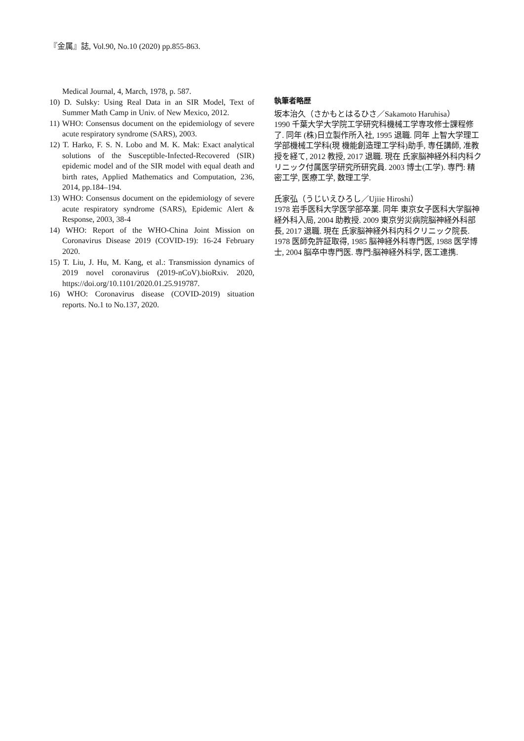『金属』誌, Vol.90, No.10 (2020) pp.855-863.
Medical Journal, 4, March, 1978, p. 587.
10) D. Sulsky: Using Real Data in an SIR Model, Text of Summer Math Camp in Univ. of New Mexico, 2012.
11) WHO: Consensus document on the epidemiology of severe acute respiratory syndrome (SARS), 2003.
12) T. Harko, F. S. N. Lobo and M. K. Mak: Exact analytical solutions of the Susceptible-Infected-Recovered (SIR) epidemic model and of the SIR model with equal death and birth rates, Applied Mathematics and Computation, 236, 2014, pp.184–194.
13) WHO: Consensus document on the epidemiology of severe acute respiratory syndrome (SARS), Epidemic Alert & Response, 2003, 38-4
14) WHO: Report of the WHO-China Joint Mission on Coronavirus Disease 2019 (COVID-19): 16-24 February 2020.
15) T. Liu, J. Hu, M. Kang, et al.: Transmission dynamics of 2019 novel coronavirus (2019-nCoV).bioRxiv. 2020, https://doi.org/10.1101/2020.01.25.919787.
16) WHO: Coronavirus disease (COVID-2019) situation reports. No.1 to No.137, 2020.
執筆者略歴
坂本治久（さかもとはるひさ／Sakamoto Haruhisa）
1990 千葉大学大学院工学研究科機械工学専攻修士課程修了. 同年 (株)日立製作所入社, 1995 退職. 同年 上智大学理工学部機械工学科(現 機能創造理工学科)助手, 専任講師, 准教授を経て, 2012 教授, 2017 退職. 現在 氏家脳神経外科内科クリニック付属医学研究所研究員. 2003 博士(工学). 専門: 精密工学, 医療工学, 数理工学.
氏家弘（うじいえひろし／Ujiie Hiroshi）
1978 岩手医科大学医学部卒業. 同年 東京女子医科大学脳神経外科入局, 2004 助教授. 2009 東京労災病院脳神経外科部長, 2017 退職. 現在 氏家脳神経外科内科クリニック院長. 1978 医師免許証取得, 1985 脳神経外科専門医, 1988 医学博士, 2004 脳卒中専門医. 専門:脳神経外科学, 医工連携.